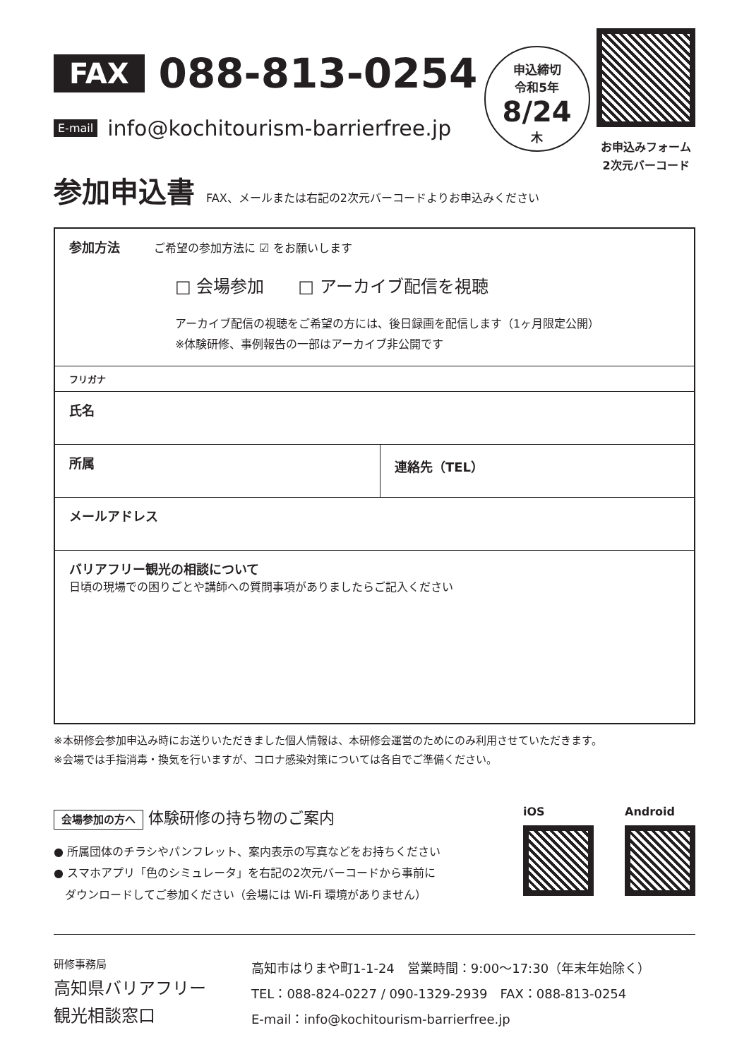FAX
088-813-0254
E-mail info@kochitourism-barrierfree.jp
申込締切
令和5年
8/24
木
お申込みフォーム
2次元バーコード
参加申込書
FAX、メールまたは右記の2次元バーコードよりお申込みください
| 参加方法 ご希望の参加方法に ☑ をお願いします □ 会場参加 □ アーカイブ配信を視聴 アーカイブ配信の視聴をご希望の方には、後日録画を配信します（1ヶ月限定公開） ※体験研修、事例報告の一部はアーカイブ非公開です | |
| フリガナ | |
| 氏名 | |
| 所属 | 連絡先（TEL） |
| メールアドレス | |
| バリアフリー観光の相談について 日頃の現場での困りごとや講師への質問事項がありましたらご記入ください | |
※本研修会参加申込み時にお送りいただきました個人情報は、本研修会運営のためにのみ利用させていただきます。
※会場では手指消毒・換気を行いますが、コロナ感染対策については各自でご準備ください。
会場参加の方へ 体験研修の持ち物のご案内
● 所属団体のチラシやパンフレット、案内表示の写真などをお持ちください
● スマホアプリ「色のシミュレータ」を右記の2次元バーコードから事前に
　ダウンロードしてご参加ください（会場には Wi-Fi 環境がありません）
iOS Android
研修事務局
高知県バリアフリー
観光相談窓口
高知市はりまや町1-1-24　営業時間：9:00〜17:30（年末年始除く）
TEL：088-824-0227 / 090-1329-2939　FAX：088-813-0254
E-mail：info@kochitourism-barrierfree.jp